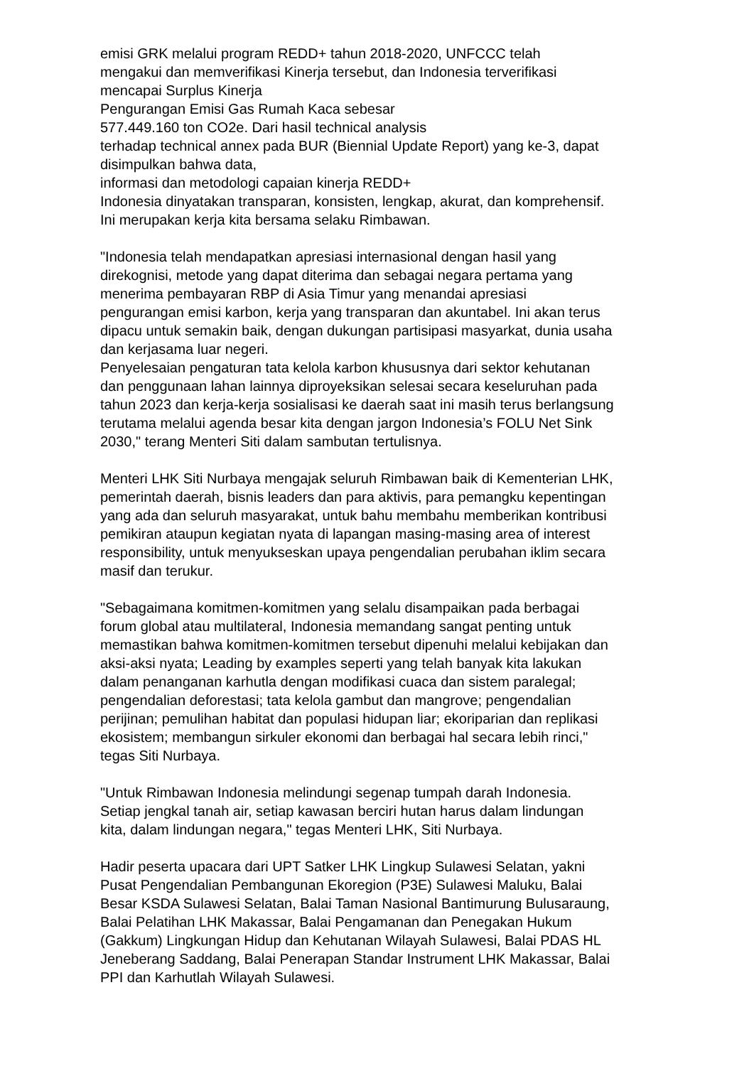emisi GRK melalui program REDD+ tahun 2018-2020, UNFCCC telah
mengakui dan memverifikasi Kinerja tersebut, dan Indonesia terverifikasi
mencapai Surplus Kinerja
Pengurangan Emisi Gas Rumah Kaca sebesar
577.449.160 ton CO2e. Dari hasil technical analysis
terhadap technical annex pada BUR (Biennial Update Report) yang ke-3, dapat
disimpulkan bahwa data,
informasi dan metodologi capaian kinerja REDD+
Indonesia dinyatakan transparan, konsisten, lengkap, akurat, dan komprehensif.
Ini merupakan kerja kita bersama selaku Rimbawan.
"Indonesia telah mendapatkan apresiasi internasional dengan hasil yang
direkognisi, metode yang dapat diterima dan sebagai negara pertama yang
menerima pembayaran RBP di Asia Timur yang menandai apresiasi
pengurangan emisi karbon, kerja yang transparan dan akuntabel. Ini akan terus
dipacu untuk semakin baik, dengan dukungan partisipasi masyarkat, dunia usaha
dan kerjasama luar negeri.
Penyelesaian pengaturan tata kelola karbon khususnya dari sektor kehutanan
dan penggunaan lahan lainnya diproyeksikan selesai secara keseluruhan pada
tahun 2023 dan kerja-kerja sosialisasi ke daerah saat ini masih terus berlangsung
terutama melalui agenda besar kita dengan jargon Indonesia’s FOLU Net Sink
2030," terang Menteri Siti dalam sambutan tertulisnya.
Menteri LHK Siti Nurbaya mengajak seluruh Rimbawan baik di Kementerian LHK,
pemerintah daerah, bisnis leaders dan para aktivis, para pemangku kepentingan
yang ada dan seluruh masyarakat, untuk bahu membahu memberikan kontribusi
pemikiran ataupun kegiatan nyata di lapangan masing-masing area of interest
responsibility, untuk menyukseskan upaya pengendalian perubahan iklim secara
masif dan terukur.
"Sebagaimana komitmen-komitmen yang selalu disampaikan pada berbagai
forum global atau multilateral, Indonesia memandang sangat penting untuk
memastikan bahwa komitmen-komitmen tersebut dipenuhi melalui kebijakan dan
aksi-aksi nyata; Leading by examples seperti yang telah banyak kita lakukan
dalam penanganan karhutla dengan modifikasi cuaca dan sistem paralegal;
pengendalian deforestasi; tata kelola gambut dan mangrove; pengendalian
perijinan; pemulihan habitat dan populasi hidupan liar; ekoriparian dan replikasi
ekosistem; membangun sirkuler ekonomi dan berbagai hal secara lebih rinci,"
tegas Siti Nurbaya.
"Untuk Rimbawan Indonesia melindungi segenap tumpah darah Indonesia.
Setiap jengkal tanah air, setiap kawasan berciri hutan harus dalam lindungan
kita, dalam lindungan negara," tegas Menteri LHK, Siti Nurbaya.
Hadir peserta upacara dari UPT Satker LHK Lingkup Sulawesi Selatan, yakni
Pusat Pengendalian Pembangunan Ekoregion (P3E) Sulawesi Maluku, Balai
Besar KSDA Sulawesi Selatan, Balai Taman Nasional Bantimurung Bulusaraung,
Balai Pelatihan LHK Makassar, Balai Pengamanan dan Penegakan Hukum
(Gakkum) Lingkungan Hidup dan Kehutanan Wilayah Sulawesi, Balai PDAS HL
Jeneberang Saddang, Balai Penerapan Standar Instrument LHK Makassar, Balai
PPI dan Karhutlah Wilayah Sulawesi.